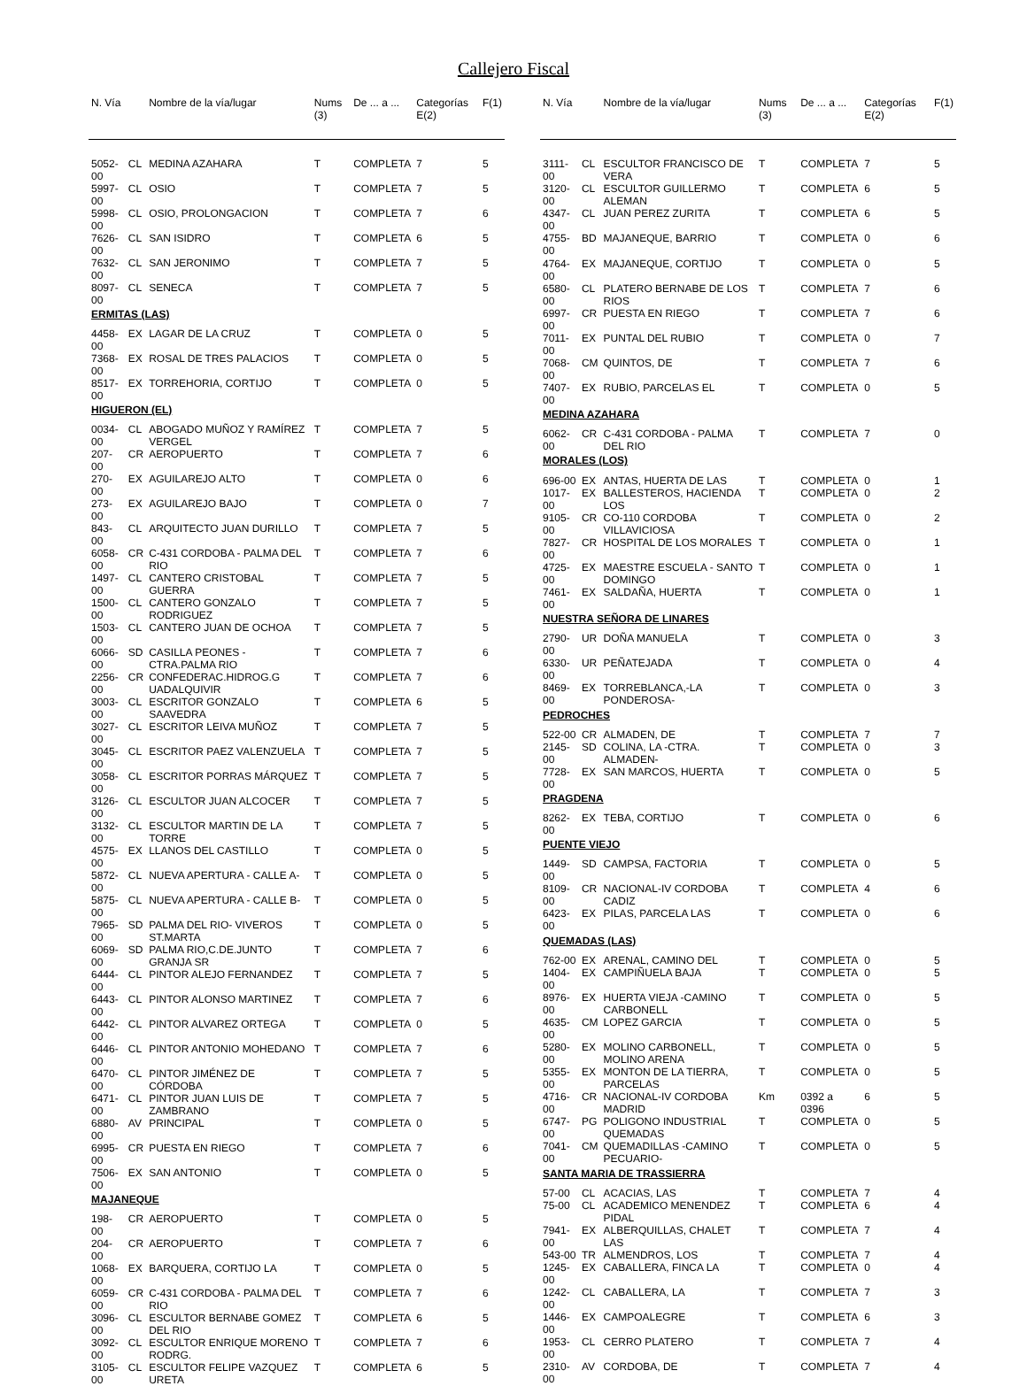Callejero Fiscal
| N. Vía | | Nombre de la vía/lugar | Nums (3) | De ... a ... | Categorías E(2) | F(1) |
| --- | --- | --- | --- | --- | --- | --- |
| 5052-00 | CL | MEDINA AZAHARA | T | COMPLETA | 7 | 5 |
| 5997-00 | CL | OSIO | T | COMPLETA | 7 | 5 |
| 5998-00 | CL | OSIO, PROLONGACION | T | COMPLETA | 7 | 6 |
| 7626-00 | CL | SAN ISIDRO | T | COMPLETA | 6 | 5 |
| 7632-00 | CL | SAN JERONIMO | T | COMPLETA | 7 | 5 |
| 8097-00 | CL | SENECA | T | COMPLETA | 7 | 5 |
| ERMITAS (LAS) | | | | | | |
| 4458-00 | EX | LAGAR DE LA CRUZ | T | COMPLETA | 0 | 5 |
| 7368-00 | EX | ROSAL DE TRES PALACIOS | T | COMPLETA | 0 | 5 |
| 8517-00 | EX | TORREHORIA, CORTIJO | T | COMPLETA | 0 | 5 |
| HIGUERON (EL) | | | | | | |
| 0034-00 | CL | ABOGADO MUÑOZ Y RAMÍREZ VERGEL | T | COMPLETA | 7 | 5 |
| 207-00 | CR | AEROPUERTO | T | COMPLETA | 7 | 6 |
| 270-00 | EX | AGUILAREJO ALTO | T | COMPLETA | 0 | 6 |
| 273-00 | EX | AGUILAREJO BAJO | T | COMPLETA | 0 | 7 |
| 843-00 | CL | ARQUITECTO JUAN DURILLO | T | COMPLETA | 7 | 5 |
| 6058-00 | CR | C-431 CORDOBA - PALMA DEL RIO | T | COMPLETA | 7 | 6 |
| 1497-00 | CL | CANTERO CRISTOBAL GUERRA | T | COMPLETA | 7 | 5 |
| 1500-00 | CL | CANTERO GONZALO RODRIGUEZ | T | COMPLETA | 7 | 5 |
| 1503-00 | CL | CANTERO JUAN DE OCHOA | T | COMPLETA | 7 | 5 |
| 6066-00 | SD | CASILLA PEONES - CTRA.PALMA RIO | T | COMPLETA | 7 | 6 |
| 2256-00 | CR | CONFEDERAC.HIDROG.G UADALQUIVIR | T | COMPLETA | 7 | 6 |
| 3003-00 | CL | ESCRITOR GONZALO SAAVEDRA | T | COMPLETA | 6 | 5 |
| 3027-00 | CL | ESCRITOR LEIVA MUÑOZ | T | COMPLETA | 7 | 5 |
| 3045-00 | CL | ESCRITOR PAEZ VALENZUELA | T | COMPLETA | 7 | 5 |
| 3058-00 | CL | ESCRITOR PORRAS MÁRQUEZ | T | COMPLETA | 7 | 5 |
| 3126-00 | CL | ESCULTOR JUAN ALCOCER | T | COMPLETA | 7 | 5 |
| 3132-00 | CL | ESCULTOR MARTIN DE LA TORRE | T | COMPLETA | 7 | 5 |
| 4575-00 | EX | LLANOS DEL CASTILLO | T | COMPLETA | 0 | 5 |
| 5872-00 | CL | NUEVA APERTURA - CALLE A- | T | COMPLETA | 0 | 5 |
| 5875-00 | CL | NUEVA APERTURA - CALLE B- | T | COMPLETA | 0 | 5 |
| 7965-00 | SD | PALMA DEL RIO- VIVEROS ST.MARTA | T | COMPLETA | 0 | 5 |
| 6069-00 | SD | PALMA RIO,C.DE.JUNTO GRANJA SR | T | COMPLETA | 7 | 6 |
| 6444-00 | CL | PINTOR ALEJO FERNANDEZ | T | COMPLETA | 7 | 5 |
| 6443-00 | CL | PINTOR ALONSO MARTINEZ | T | COMPLETA | 7 | 6 |
| 6442-00 | CL | PINTOR ALVAREZ ORTEGA | T | COMPLETA | 0 | 5 |
| 6446-00 | CL | PINTOR ANTONIO MOHEDANO | T | COMPLETA | 7 | 6 |
| 6470-00 | CL | PINTOR JIMÉNEZ DE CÓRDOBA | T | COMPLETA | 7 | 5 |
| 6471-00 | CL | PINTOR JUAN LUIS DE ZAMBRANO | T | COMPLETA | 7 | 5 |
| 6880-00 | AV | PRINCIPAL | T | COMPLETA | 0 | 5 |
| 6995-00 | CR | PUESTA EN RIEGO | T | COMPLETA | 7 | 6 |
| 7506-00 | EX | SAN ANTONIO | T | COMPLETA | 0 | 5 |
| MAJANEQUE | | | | | | |
| 198-00 | CR | AEROPUERTO | T | COMPLETA | 0 | 5 |
| 204-00 | CR | AEROPUERTO | T | COMPLETA | 7 | 6 |
| 1068-00 | EX | BARQUERA, CORTIJO LA | T | COMPLETA | 0 | 5 |
| 6059-00 | CR | C-431 CORDOBA - PALMA DEL RIO | T | COMPLETA | 7 | 6 |
| 3096-00 | CL | ESCULTOR BERNABE GOMEZ DEL RIO | T | COMPLETA | 6 | 5 |
| 3092-00 | CL | ESCULTOR ENRIQUE MORENO RODRG. | T | COMPLETA | 7 | 6 |
| 3105-00 | CL | ESCULTOR FELIPE VAZQUEZ URETA | T | COMPLETA | 6 | 5 |
| N. Vía | | Nombre de la vía/lugar | Nums (3) | De ... a ... | Categorías E(2) | F(1) |
| --- | --- | --- | --- | --- | --- | --- |
| 3111-00 | CL | ESCULTOR FRANCISCO DE VERA | T | COMPLETA | 7 | 5 |
| 3120-00 | CL | ESCULTOR GUILLERMO ALEMAN | T | COMPLETA | 6 | 5 |
| 4347-00 | CL | JUAN PEREZ ZURITA | T | COMPLETA | 6 | 5 |
| 4755-00 | BD | MAJANEQUE, BARRIO | T | COMPLETA | 0 | 6 |
| 4764-00 | EX | MAJANEQUE, CORTIJO | T | COMPLETA | 0 | 5 |
| 6580-00 | CL | PLATERO BERNABE DE LOS RIOS | T | COMPLETA | 7 | 6 |
| 6997-00 | CR | PUESTA EN RIEGO | T | COMPLETA | 7 | 6 |
| 7011-00 | EX | PUNTAL DEL RUBIO | T | COMPLETA | 0 | 7 |
| 7068-00 | CM | QUINTOS, DE | T | COMPLETA | 7 | 6 |
| 7407-00 | EX | RUBIO, PARCELAS EL | T | COMPLETA | 0 | 5 |
| MEDINA AZAHARA | | | | | | |
| 6062-00 | CR | C-431 CORDOBA - PALMA DEL RIO | T | COMPLETA | 7 | 0 |
| MORALES (LOS) | | | | | | |
| 696-00 | EX | ANTAS, HUERTA DE LAS | T | COMPLETA | 0 | 1 |
| 1017-00 | EX | BALLESTEROS, HACIENDA LOS | T | COMPLETA | 0 | 2 |
| 9105-00 | CR | CO-110 CORDOBA VILLAVICIOSA | T | COMPLETA | 0 | 2 |
| 7827-00 | CR | HOSPITAL DE LOS MORALES | T | COMPLETA | 0 | 1 |
| 4725-00 | EX | MAESTRE ESCUELA - SANTO DOMINGO | T | COMPLETA | 0 | 1 |
| 7461-00 | EX | SALDAÑA, HUERTA | T | COMPLETA | 0 | 1 |
| NUESTRA SEÑORA DE LINARES | | | | | | |
| 2790-00 | UR | DOÑA MANUELA | T | COMPLETA | 0 | 3 |
| 6330-00 | UR | PEÑATEJADA | T | COMPLETA | 0 | 4 |
| 8469-00 | EX | TORREBLANCA,-LA PONDEROSA- | T | COMPLETA | 0 | 3 |
| PEDROCHES | | | | | | |
| 522-00 | CR | ALMADEN, DE | T | COMPLETA | 7 | 7 |
| 2145-00 | SD | COLINA, LA -CTRA. ALMADEN- | T | COMPLETA | 0 | 3 |
| 7728-00 | EX | SAN MARCOS, HUERTA | T | COMPLETA | 0 | 5 |
| PRAGDENA | | | | | | |
| 8262-00 | EX | TEBA, CORTIJO | T | COMPLETA | 0 | 6 |
| PUENTE VIEJO | | | | | | |
| 1449-00 | SD | CAMPSA, FACTORIA | T | COMPLETA | 0 | 5 |
| 8109-00 | CR | NACIONAL-IV CORDOBA CADIZ | T | COMPLETA | 4 | 6 |
| 6423-00 | EX | PILAS, PARCELA LAS | T | COMPLETA | 0 | 6 |
| QUEMADAS (LAS) | | | | | | |
| 762-00 | EX | ARENAL, CAMINO DEL | T | COMPLETA | 0 | 5 |
| 1404-00 | EX | CAMPIÑUELA BAJA | T | COMPLETA | 0 | 5 |
| 8976-00 | EX | HUERTA VIEJA -CAMINO CARBONELL | T | COMPLETA | 0 | 5 |
| 4635-00 | CM | LOPEZ GARCIA | T | COMPLETA | 0 | 5 |
| 5280-00 | EX | MOLINO CARBONELL, MOLINO ARENA | T | COMPLETA | 0 | 5 |
| 5355-00 | EX | MONTON DE LA TIERRA, PARCELAS | T | COMPLETA | 0 | 5 |
| 4716-00 | CR | NACIONAL-IV CORDOBA MADRID | Km | 0392 a 0396 | 6 | 5 |
| 6747-00 | PG | POLIGONO INDUSTRIAL QUEMADAS | T | COMPLETA | 0 | 5 |
| 7041-00 | CM | QUEMADILLAS -CAMINO PECUARIO- | T | COMPLETA | 0 | 5 |
| SANTA MARIA DE TRASSIERRA | | | | | | |
| 57-00 | CL | ACACIAS, LAS | T | COMPLETA | 7 | 4 |
| 75-00 | CL | ACADEMICO MENENDEZ PIDAL | T | COMPLETA | 6 | 4 |
| 7941-00 | EX | ALBERQUILLAS, CHALET LAS | T | COMPLETA | 7 | 4 |
| 543-00 | TR | ALMENDROS, LOS | T | COMPLETA | 7 | 4 |
| 1245-00 | EX | CABALLERA, FINCA LA | T | COMPLETA | 0 | 4 |
| 1242-00 | CL | CABALLERA, LA | T | COMPLETA | 7 | 3 |
| 1446-00 | EX | CAMPOALEGRE | T | COMPLETA | 6 | 3 |
| 1953-00 | CL | CERRO PLATERO | T | COMPLETA | 7 | 4 |
| 2310-00 | AV | CORDOBA, DE | T | COMPLETA | 7 | 4 |